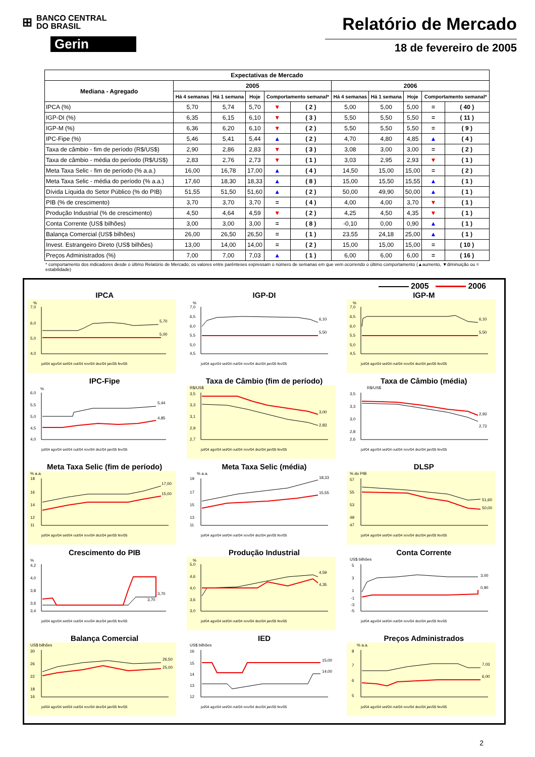⊞
BANCO CENTRAL
DO BRASIL
Gerin
Relatório de Mercado
18 de fevereiro de 2005
| Expectativas de Mercado | | | | | | | | | | |
| --- | --- | --- | --- | --- | --- | --- | --- | --- | --- | --- |
| Mediana - Agregado | 2005 | | | | | 2006 | | | | |
| | Há 4 semanas | Há 1 semana | Hoje | Comportamento semanal* | | Há 4 semanas | Há 1 semana | Hoje | Comportamento semanal* | |
| IPCA (%) | 5,70 | 5,74 | 5,70 | ▼ | ( 2 ) | 5,00 | 5,00 | 5,00 | = | ( 40 ) |
| IGP-DI (%) | 6,35 | 6,15 | 6,10 | ▼ | ( 3 ) | 5,50 | 5,50 | 5,50 | = | ( 11 ) |
| IGP-M (%) | 6,36 | 6,20 | 6,10 | ▼ | ( 2 ) | 5,50 | 5,50 | 5,50 | = | ( 9 ) |
| IPC-Fipe (%) | 5,46 | 5,41 | 5,44 | ▲ | ( 2 ) | 4,70 | 4,80 | 4,85 | ▲ | ( 4 ) |
| Taxa de câmbio - fim de período (R$/US$) | 2,90 | 2,86 | 2,83 | ▼ | ( 3 ) | 3,08 | 3,00 | 3,00 | = | ( 2 ) |
| Taxa de câmbio - média do período (R$/US$) | 2,83 | 2,76 | 2,73 | ▼ | ( 1 ) | 3,03 | 2,95 | 2,93 | ▼ | ( 1 ) |
| Meta Taxa Selic - fim de período (% a.a.) | 16,00 | 16,78 | 17,00 | ▲ | ( 4 ) | 14,50 | 15,00 | 15,00 | = | ( 2 ) |
| Meta Taxa Selic - média do período (% a.a.) | 17,60 | 18,30 | 18,33 | ▲ | ( 8 ) | 15,00 | 15,50 | 15,55 | ▲ | ( 1 ) |
| Dívida Líquida do Setor Público (% do PIB) | 51,55 | 51,50 | 51,60 | ▲ | ( 2 ) | 50,00 | 49,90 | 50,00 | ▲ | ( 1 ) |
| PIB (% de crescimento) | 3,70 | 3,70 | 3,70 | = | ( 4 ) | 4,00 | 4,00 | 3,70 | ▼ | ( 1 ) |
| Produção Industrial (% de crescimento) | 4,50 | 4,64 | 4,59 | ▼ | ( 2 ) | 4,25 | 4,50 | 4,35 | ▼ | ( 1 ) |
| Conta Corrente (US$ bilhões) | 3,00 | 3,00 | 3,00 | = | ( 8 ) | -0,10 | 0,00 | 0,90 | ▲ | ( 1 ) |
| Balança Comercial (US$ bilhões) | 26,00 | 26,50 | 26,50 | = | ( 1 ) | 23,55 | 24,18 | 25,00 | ▲ | ( 1 ) |
| Invest. Estrangeiro Direto (US$ bilhões) | 13,00 | 14,00 | 14,00 | = | ( 2 ) | 15,00 | 15,00 | 15,00 | = | ( 10 ) |
| Preços Administrados (%) | 7,00 | 7,00 | 7,03 | ▲ | ( 1 ) | 6,00 | 6,00 | 6,00 | = | ( 16 ) |
* comportamento dos indicadores desde o último Relatório de Mercado; os valores entre parênteses expressam o número de semanas em que vem ocorrendo o último comportamento (▲aumento, ▼diminuição ou = estabilidade)
2005 2006
IPCA
%
7,0
6,0
5,0
4,0
5,70
5,00
jul/04 ago/04 set/04 out/04 nov/04 dez/04 jan/05 fev/05
IGP-DI
%
7,0
6,5
6,0
5,5
5,0
4,5
6,10
5,50
jul/04 ago/04 set/04 out/04 nov/04 dez/04 jan/05 fev/05
IGP-M
%
7,0
6,5
6,0
5,5
5,0
4,5
6,10
5,50
jul/04 ago/04 set/04 out/04 nov/04 dez/04 jan/05 fev/05
IPC-Fipe
%
6,0
5,5
5,0
4,5
4,0
5,44
4,85
jul/04 ago/04 set/04 out/04 nov/04 dez/04 jan/05 fev/05
Taxa de Câmbio (fim de período)
R$/US$
3,5
3,3
3,1
2,9
2,7
3,00
2,83
jul/04 ago/04 set/04 out/04 nov/04 dez/04 jan/05 fev/05
Taxa de Câmbio (média)
R$/US$
3,5
3,3
3,0
2,8
2,6
2,93
2,73
jul/04 ago/04 set/04 out/04 nov/04 dez/04 jan/05 fev/05
Meta Taxa Selic (fim de período)
% a.a.
18
16
14
12
11
17,00
15,00
jul/04 ago/04 set/04 out/04 nov/04 dez/04 jan/05 fev/05
Meta Taxa Selic (média)
% a.a.
19
17
15
13
11
18,33
15,55
jul/04 ago/04 set/04 out/04 nov/04 dez/04 jan/05 fev/05
DLSP
% do PIB
57
55
53
49
47
51,60
50,00
jul/04 ago/04 set/04 out/04 nov/04 dez/04 jan/05 fev/05
Crescimento do PIB
%
4,2
4,0
3,8
3,6
3,4
3,70
3,70
jul/04 ago/04 set/04 out/04 nov/04 dez/04 jan/05 fev/05
Produção Industrial
%
5,0
4,6
4,0
3,6
3,0
4,59
4,35
jul/04 ago/04 set/04 out/04 nov/04 dez/04 jan/05 fev/05
Conta Corrente
US$ bilhões
5
3
1
-1
-3
-5
3,00
0,90
jul/04 ago/04 set/04 out/04 nov/04 dez/04 jan/05 fev/05
Balança Comercial
US$ bilhões
30
26
22
18
16
26,50
25,00
jul/04 ago/04 set/04 out/04 nov/04 dez/04 jan/05 fev/05
IED
US$ bilhões
16
15
14
13
12
15,00
14,00
jul/04 ago/04 set/04 out/04 nov/04 dez/04 jan/05 fev/05
Preços Administrados
% a.a.
8
7
6
5
7,03
6,00
jul/04 ago/04 set/04 out/04 nov/04 dez/04 jan/05 fev/05
2